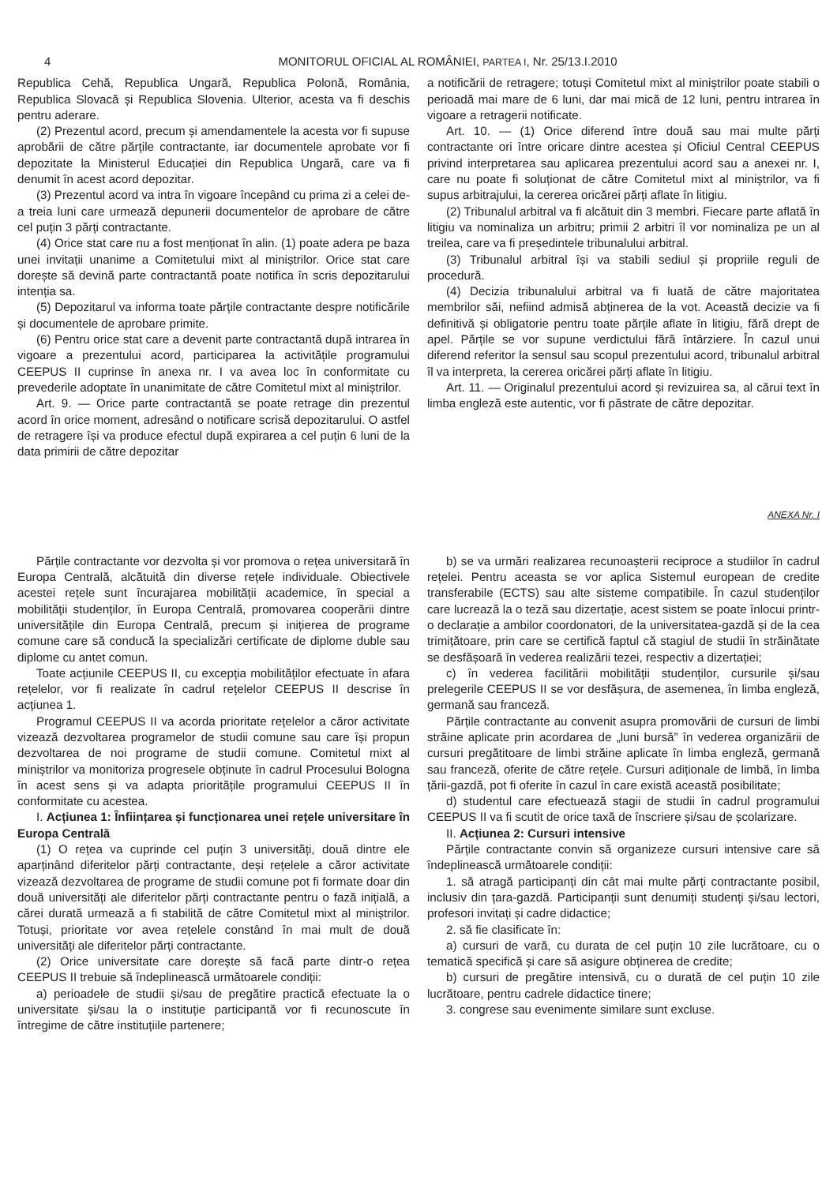4 MONITORUL OFICIAL AL ROMÂNIEI, PARTEA I, Nr. 25/13.I.2010
Republica Cehă, Republica Ungară, Republica Polonă, România, Republica Slovacă și Republica Slovenia. Ulterior, acesta va fi deschis pentru aderare.
(2) Prezentul acord, precum și amendamentele la acesta vor fi supuse aprobării de către părțile contractante, iar documentele aprobate vor fi depozitate la Ministerul Educației din Republica Ungară, care va fi denumit în acest acord depozitar.
(3) Prezentul acord va intra în vigoare începând cu prima zi a celei de-a treia luni care urmează depunerii documentelor de aprobare de către cel puțin 3 părți contractante.
(4) Orice stat care nu a fost menționat în alin. (1) poate adera pe baza unei invitații unanime a Comitetului mixt al miniștrilor. Orice stat care dorește să devină parte contractantă poate notifica în scris depozitarului intenția sa.
(5) Depozitarul va informa toate părțile contractante despre notificările și documentele de aprobare primite.
(6) Pentru orice stat care a devenit parte contractantă după intrarea în vigoare a prezentului acord, participarea la activitățile programului CEEPUS II cuprinse în anexa nr. I va avea loc în conformitate cu prevederile adoptate în unanimitate de către Comitetul mixt al miniștrilor.
Art. 9. — Orice parte contractantă se poate retrage din prezentul acord în orice moment, adresând o notificare scrisă depozitarului. O astfel de retragere își va produce efectul după expirarea a cel puțin 6 luni de la data primirii de către depozitar
a notificării de retragere; totuși Comitetul mixt al miniștrilor poate stabili o perioadă mai mare de 6 luni, dar mai mică de 12 luni, pentru intrarea în vigoare a retragerii notificate.
Art. 10. — (1) Orice diferend între două sau mai multe părți contractante ori între oricare dintre acestea și Oficiul Central CEEPUS privind interpretarea sau aplicarea prezentului acord sau a anexei nr. I, care nu poate fi soluționat de către Comitetul mixt al miniștrilor, va fi supus arbitrajului, la cererea oricărei părți aflate în litigiu.
(2) Tribunalul arbitral va fi alcătuit din 3 membri. Fiecare parte aflată în litigiu va nominaliza un arbitru; primii 2 arbitri îl vor nominaliza pe un al treilea, care va fi președintele tribunalului arbitral.
(3) Tribunalul arbitral își va stabili sediul și propriile reguli de procedură.
(4) Decizia tribunalului arbitral va fi luată de către majoritatea membrilor săi, nefiind admisă abținerea de la vot. Această decizie va fi definitivă și obligatorie pentru toate părțile aflate în litigiu, fără drept de apel. Părțile se vor supune verdictului fără întârziere. În cazul unui diferend referitor la sensul sau scopul prezentului acord, tribunalul arbitral îl va interpreta, la cererea oricărei părți aflate în litigiu.
Art. 11. — Originalul prezentului acord și revizuirea sa, al cărui text în limba engleză este autentic, vor fi păstrate de către depozitar.
ANEXA Nr. I
Părțile contractante vor dezvolta și vor promova o rețea universitară în Europa Centrală, alcătuită din diverse rețele individuale. Obiectivele acestei rețele sunt încurajarea mobilității academice, în special a mobilității studenților, în Europa Centrală, promovarea cooperării dintre universitățile din Europa Centrală, precum și inițierea de programe comune care să conducă la specializări certificate de diplome duble sau diplome cu antet comun.
Toate acțiunile CEEPUS II, cu excepția mobilităților efectuate în afara rețelelor, vor fi realizate în cadrul rețelelor CEEPUS II descrise în acțiunea 1.
Programul CEEPUS II va acorda prioritate rețelelor a căror activitate vizează dezvoltarea programelor de studii comune sau care își propun dezvoltarea de noi programe de studii comune. Comitetul mixt al miniștrilor va monitoriza progresele obținute în cadrul Procesului Bologna în acest sens și va adapta prioritățile programului CEEPUS II în conformitate cu acestea.
I. Acțiunea 1: Înființarea și funcționarea unei rețele universitare în Europa Centrală
(1) O rețea va cuprinde cel puțin 3 universități, două dintre ele aparținând diferitelor părți contractante, deși rețelele a căror activitate vizează dezvoltarea de programe de studii comune pot fi formate doar din două universități ale diferitelor părți contractante pentru o fază inițială, a cărei durată urmează a fi stabilită de către Comitetul mixt al miniștrilor. Totuși, prioritate vor avea rețelele constând în mai mult de două universități ale diferitelor părți contractante.
(2) Orice universitate care dorește să facă parte dintr-o rețea CEEPUS II trebuie să îndeplinească următoarele condiții:
a) perioadele de studii și/sau de pregătire practică efectuate la o universitate și/sau la o instituție participantă vor fi recunoscute în întregime de către instituțiile partenere;
b) se va urmări realizarea recunoașterii reciproce a studiilor în cadrul rețelei. Pentru aceasta se vor aplica Sistemul european de credite transferabile (ECTS) sau alte sisteme compatibile. În cazul studenților care lucrează la o teză sau dizertație, acest sistem se poate înlocui printr-o declarație a ambilor coordonatori, de la universitatea-gazdă și de la cea trimițătoare, prin care se certifică faptul că stagiul de studii în străinătate se desfășoară în vederea realizării tezei, respectiv a dizertației;
c) în vederea facilitării mobilității studenților, cursurile și/sau prelegerile CEEPUS II se vor desfășura, de asemenea, în limba engleză, germană sau franceză.
Părțile contractante au convenit asupra promovării de cursuri de limbi străine aplicate prin acordarea de „luni bursă” în vederea organizării de cursuri pregătitoare de limbi străine aplicate în limba engleză, germană sau franceză, oferite de către rețele. Cursuri adiționale de limbă, în limba țării-gazdă, pot fi oferite în cazul în care există această posibilitate;
d) studentul care efectuează stagii de studii în cadrul programului CEEPUS II va fi scutit de orice taxă de înscriere și/sau de școlarizare.
II. Acțiunea 2: Cursuri intensive
Părțile contractante convin să organizeze cursuri intensive care să îndeplinească următoarele condiții:
1. să atragă participanți din cât mai multe părți contractante posibil, inclusiv din țara-gazdă. Participanții sunt denumiți studenți și/sau lectori, profesori invitați și cadre didactice;
2. să fie clasificate în:
a) cursuri de vară, cu durata de cel puțin 10 zile lucrătoare, cu o tematică specifică și care să asigure obținerea de credite;
b) cursuri de pregătire intensivă, cu o durată de cel puțin 10 zile lucrătoare, pentru cadrele didactice tinere;
3. congrese sau evenimente similare sunt excluse.